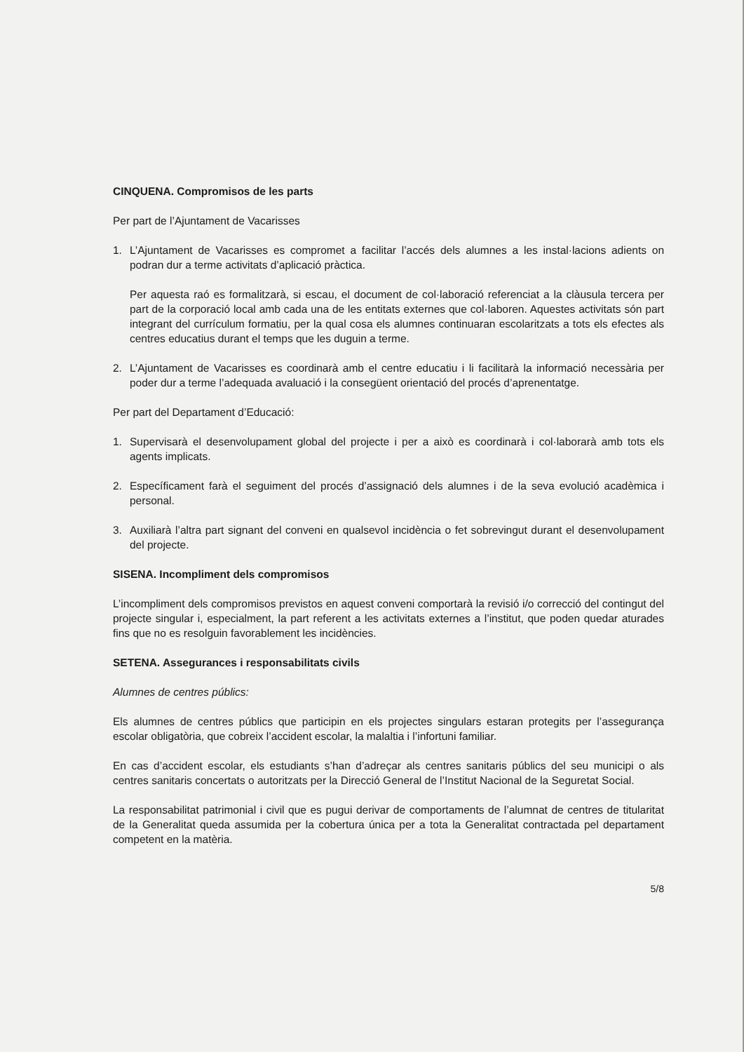CINQUENA. Compromisos de les parts
Per part de l’Ajuntament de Vacarisses
1. L’Ajuntament de Vacarisses es compromet a facilitar l’accés dels alumnes a les instal·lacions adients on podran dur a terme activitats d’aplicació pràctica.
Per aquesta raó es formalitzarà, si escau, el document de col·laboració referenciat a la clàusula tercera per part de la corporació local amb cada una de les entitats externes que col·laboren. Aquestes activitats són part integrant del currículum formatiu, per la qual cosa els alumnes continuaran escolaritzats a tots els efectes als centres educatius durant el temps que les duguin a terme.
2. L’Ajuntament de Vacarisses es coordinarà amb el centre educatiu i li facilitarà la informació necessària per poder dur a terme l’adequada avaluació i la consegüent orientació del procés d’aprenentatge.
Per part del Departament d’Educació:
1. Supervisarà el desenvolupament global del projecte i per a això es coordinarà i col·laborarà amb tots els agents implicats.
2. Específicament farà el seguiment del procés d’assignació dels alumnes i de la seva evolució acadèmica i personal.
3. Auxiliarà l’altra part signant del conveni en qualsevol incidència o fet sobrevingut durant el desenvolupament del projecte.
SISENA. Incompliment dels compromisos
L’incompliment dels compromisos previstos en aquest conveni comportarà la revisió i/o correcció del contingut del projecte singular i, especialment, la part referent a les activitats externes a l’institut, que poden quedar aturades fins que no es resolguin favorablement les incidències.
SETENA. Assegurances i responsabilitats civils
Alumnes de centres públics:
Els alumnes de centres públics que participin en els projectes singulars estaran protegits per l’assegurança escolar obligatòria, que cobreix l’accident escolar, la malaltia i l’infortuni familiar.
En cas d’accident escolar, els estudiants s’han d’adreçar als centres sanitaris públics del seu municipi o als centres sanitaris concertats o autoritzats per la Direcció General de l’Institut Nacional de la Seguretat Social.
La responsabilitat patrimonial i civil que es pugui derivar de comportaments de l’alumnat de centres de titularitat de la Generalitat queda assumida per la cobertura única per a tota la Generalitat contractada pel departament competent en la matèria.
5/8